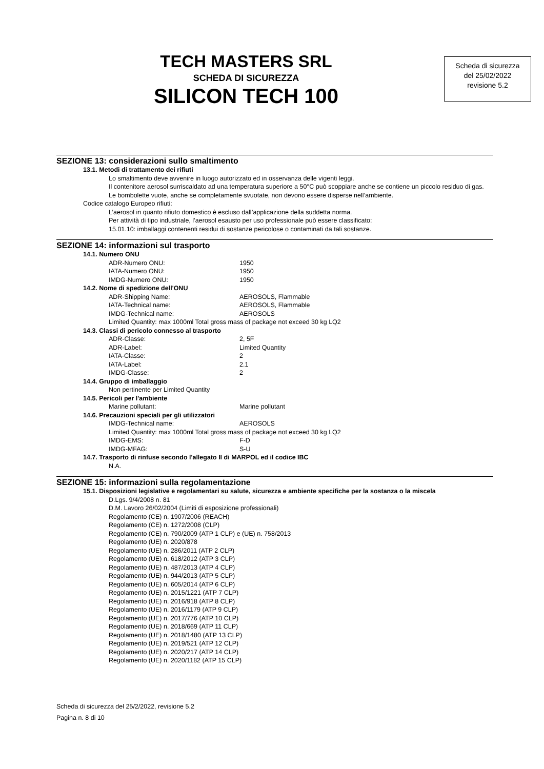TECH MASTERS SRL
SCHEDA DI SICUREZZA
SILICON TECH 100
Scheda di sicurezza
del 25/02/2022
revisione 5.2
SEZIONE 13: considerazioni sullo smaltimento
13.1. Metodi di trattamento dei rifiuti
Lo smaltimento deve avvenire in luogo autorizzato ed in osservanza delle vigenti leggi.
Il contenitore aerosol surriscaldato ad una temperatura superiore a 50°C può scoppiare anche se contiene un piccolo residuo di gas.
Le bombolette vuote, anche se completamente svuotate, non devono essere disperse nell’ambiente.
Codice catalogo Europeo rifiuti:
L’aerosol in quanto rifiuto domestico è escluso dall’applicazione della suddetta norma.
Per attività di tipo industriale, l’aerosol esausto per uso professionale può essere classificato:
15.01.10: imballaggi contenenti residui di sostanze pericolose o contaminati da tali sostanze.
SEZIONE 14: informazioni sul trasporto
14.1. Numero ONU
ADR-Numero ONU: 1950
IATA-Numero ONU: 1950
IMDG-Numero ONU: 1950
14.2. Nome di spedizione dell'ONU
ADR-Shipping Name: AEROSOLS, Flammable
IATA-Technical name: AEROSOLS, Flammable
IMDG-Technical name: AEROSOLS
Limited Quantity: max 1000ml Total gross mass of package not exceed 30 kg LQ2
14.3. Classi di pericolo connesso al trasporto
ADR-Classe: 2, 5F
ADR-Label: Limited Quantity
IATA-Classe: 2
IATA-Label: 2.1
IMDG-Classe: 2
14.4. Gruppo di imballaggio
Non pertinente per Limited Quantity
14.5. Pericoli per l'ambiente
Marine pollutant: Marine pollutant
14.6. Precauzioni speciali per gli utilizzatori
IMDG-Technical name: AEROSOLS
Limited Quantity: max 1000ml Total gross mass of package not exceed 30 kg LQ2
IMDG-EMS: F-D
IMDG-MFAG: S-U
14.7. Trasporto di rinfuse secondo l'allegato II di MARPOL ed il codice IBC
N.A.
SEZIONE 15: informazioni sulla regolamentazione
15.1. Disposizioni legislative e regolamentari su salute, sicurezza e ambiente specifiche per la sostanza o la miscela
D.Lgs. 9/4/2008 n. 81
D.M. Lavoro 26/02/2004 (Limiti di esposizione professionali)
Regolamento (CE) n. 1907/2006 (REACH)
Regolamento (CE) n. 1272/2008 (CLP)
Regolamento (CE) n. 790/2009 (ATP 1 CLP) e (UE) n. 758/2013
Regolamento (UE) n. 2020/878
Regolamento (UE) n. 286/2011 (ATP 2 CLP)
Regolamento (UE) n. 618/2012 (ATP 3 CLP)
Regolamento (UE) n. 487/2013 (ATP 4 CLP)
Regolamento (UE) n. 944/2013 (ATP 5 CLP)
Regolamento (UE) n. 605/2014 (ATP 6 CLP)
Regolamento (UE) n. 2015/1221 (ATP 7 CLP)
Regolamento (UE) n. 2016/918 (ATP 8 CLP)
Regolamento (UE) n. 2016/1179 (ATP 9 CLP)
Regolamento (UE) n. 2017/776 (ATP 10 CLP)
Regolamento (UE) n. 2018/669 (ATP 11 CLP)
Regolamento (UE) n. 2018/1480 (ATP 13 CLP)
Regolamento (UE) n. 2019/521 (ATP 12 CLP)
Regolamento (UE) n. 2020/217 (ATP 14 CLP)
Regolamento (UE) n. 2020/1182 (ATP 15 CLP)
Scheda di sicurezza del 25/2/2022, revisione 5.2
Pagina n. 8 di 10